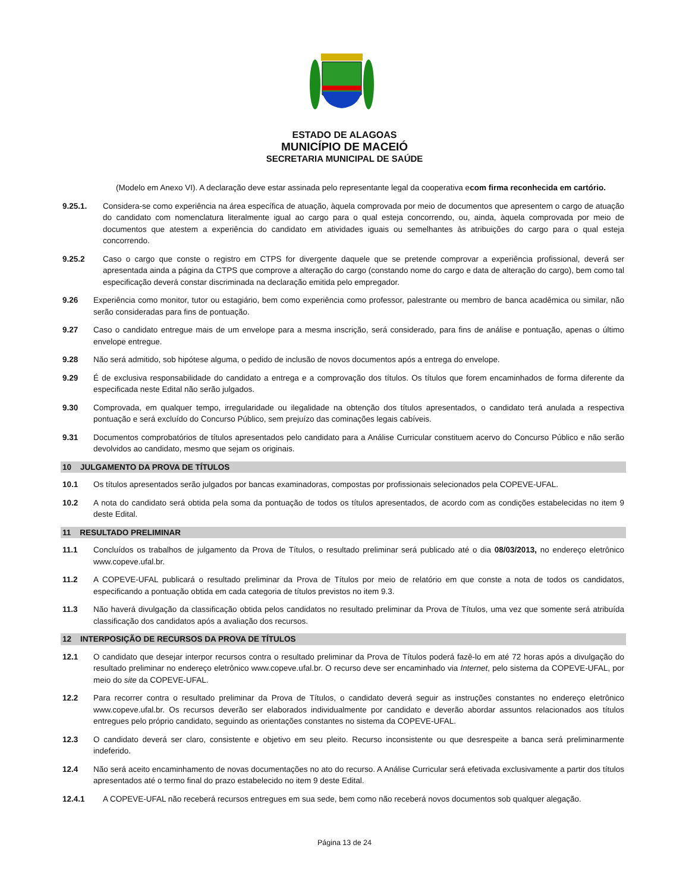ESTADO DE ALAGOAS
MUNICÍPIO DE MACEIÓ
SECRETARIA MUNICIPAL DE SAÚDE
(Modelo em Anexo VI). A declaração deve estar assinada pelo representante legal da cooperativa e com firma reconhecida em cartório.
9.25.1. Considera-se como experiência na área específica de atuação, àquela comprovada por meio de documentos que apresentem o cargo de atuação do candidato com nomenclatura literalmente igual ao cargo para o qual esteja concorrendo, ou, ainda, àquela comprovada por meio de documentos que atestem a experiência do candidato em atividades iguais ou semelhantes às atribuições do cargo para o qual esteja concorrendo.
9.25.2 Caso o cargo que conste o registro em CTPS for divergente daquele que se pretende comprovar a experiência profissional, deverá ser apresentada ainda a página da CTPS que comprove a alteração do cargo (constando nome do cargo e data de alteração do cargo), bem como tal especificação deverá constar discriminada na declaração emitida pelo empregador.
9.26 Experiência como monitor, tutor ou estagiário, bem como experiência como professor, palestrante ou membro de banca acadêmica ou similar, não serão consideradas para fins de pontuação.
9.27 Caso o candidato entregue mais de um envelope para a mesma inscrição, será considerado, para fins de análise e pontuação, apenas o último envelope entregue.
9.28 Não será admitido, sob hipótese alguma, o pedido de inclusão de novos documentos após a entrega do envelope.
9.29 É de exclusiva responsabilidade do candidato a entrega e a comprovação dos títulos. Os títulos que forem encaminhados de forma diferente da especificada neste Edital não serão julgados.
9.30 Comprovada, em qualquer tempo, irregularidade ou ilegalidade na obtenção dos títulos apresentados, o candidato terá anulada a respectiva pontuação e será excluído do Concurso Público, sem prejuízo das cominações legais cabíveis.
9.31 Documentos comprobatórios de títulos apresentados pelo candidato para a Análise Curricular constituem acervo do Concurso Público e não serão devolvidos ao candidato, mesmo que sejam os originais.
10 JULGAMENTO DA PROVA DE TÍTULOS
10.1 Os títulos apresentados serão julgados por bancas examinadoras, compostas por profissionais selecionados pela COPEVE-UFAL.
10.2 A nota do candidato será obtida pela soma da pontuação de todos os títulos apresentados, de acordo com as condições estabelecidas no item 9 deste Edital.
11 RESULTADO PRELIMINAR
11.1 Concluídos os trabalhos de julgamento da Prova de Títulos, o resultado preliminar será publicado até o dia 08/03/2013, no endereço eletrônico www.copeve.ufal.br.
11.2 A COPEVE-UFAL publicará o resultado preliminar da Prova de Títulos por meio de relatório em que conste a nota de todos os candidatos, especificando a pontuação obtida em cada categoria de títulos previstos no item 9.3.
11.3 Não haverá divulgação da classificação obtida pelos candidatos no resultado preliminar da Prova de Títulos, uma vez que somente será atribuída classificação dos candidatos após a avaliação dos recursos.
12 INTERPOSIÇÃO DE RECURSOS DA PROVA DE TÍTULOS
12.1 O candidato que desejar interpor recursos contra o resultado preliminar da Prova de Títulos poderá fazê-lo em até 72 horas após a divulgação do resultado preliminar no endereço eletrônico www.copeve.ufal.br. O recurso deve ser encaminhado via Internet, pelo sistema da COPEVE-UFAL, por meio do site da COPEVE-UFAL.
12.2 Para recorrer contra o resultado preliminar da Prova de Títulos, o candidato deverá seguir as instruções constantes no endereço eletrônico www.copeve.ufal.br. Os recursos deverão ser elaborados individualmente por candidato e deverão abordar assuntos relacionados aos títulos entregues pelo próprio candidato, seguindo as orientações constantes no sistema da COPEVE-UFAL.
12.3 O candidato deverá ser claro, consistente e objetivo em seu pleito. Recurso inconsistente ou que desrespeite a banca será preliminarmente indeferido.
12.4 Não será aceito encaminhamento de novas documentações no ato do recurso. A Análise Curricular será efetivada exclusivamente a partir dos títulos apresentados até o termo final do prazo estabelecido no item 9 deste Edital.
12.4.1 A COPEVE-UFAL não receberá recursos entregues em sua sede, bem como não receberá novos documentos sob qualquer alegação.
Página 13 de 24